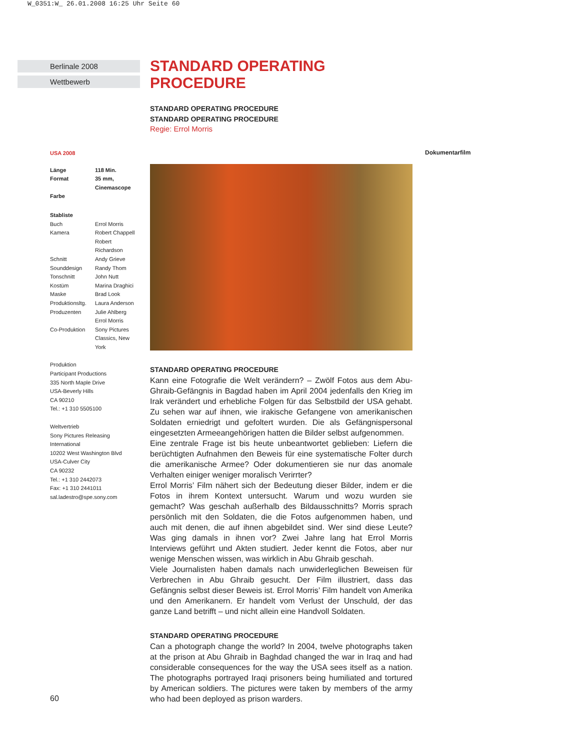W_0351:W_ 26.01.2008 16:25 Uhr Seite 60
Berlinale 2008
Wettbewerb
STANDARD OPERATING PROCEDURE
STANDARD OPERATING PROCEDURE
STANDARD OPERATING PROCEDURE
Regie: Errol Morris
STANDARD OPERATING PROCEDURE
Kann eine Fotografie die Welt verändern? – Zwölf Fotos aus dem Abu-Ghraib-Gefängnis in Bagdad haben im April 2004 jedenfalls den Krieg im Irak verändert und erhebliche Folgen für das Selbstbild der USA gehabt. Zu sehen war auf ihnen, wie irakische Gefangene von amerikanischen Soldaten erniedrigt und gefoltert wurden. Die als Gefängnispersonal eingesetzten Armeeangehörigen hatten die Bilder selbst aufgenommen.
Eine zentrale Frage ist bis heute unbeantwortet geblieben: Liefern die berüchtigten Aufnahmen den Beweis für eine systematische Folter durch die amerikanische Armee? Oder dokumentieren sie nur das anomale Verhalten einiger weniger moralisch Verirrter?
Errol Morris’ Film nähert sich der Bedeutung dieser Bilder, indem er die Fotos in ihrem Kontext untersucht. Warum und wozu wurden sie gemacht? Was geschah außerhalb des Bildausschnitts? Morris sprach persönlich mit den Soldaten, die die Fotos aufgenommen haben, und auch mit denen, die auf ihnen abgebildet sind. Wer sind diese Leute? Was ging damals in ihnen vor? Zwei Jahre lang hat Errol Morris Interviews geführt und Akten studiert. Jeder kennt die Fotos, aber nur wenige Menschen wissen, was wirklich in Abu Ghraib geschah.
Viele Journalisten haben damals nach unwiderleglichen Beweisen für Verbrechen in Abu Ghraib gesucht. Der Film illustriert, dass das Gefängnis selbst dieser Beweis ist. Errol Morris’ Film handelt von Amerika und den Amerikanern. Er handelt vom Verlust der Unschuld, der das ganze Land betrifft – und nicht allein eine Handvoll Soldaten.
STANDARD OPERATING PROCEDURE
Can a photograph change the world? In 2004, twelve photographs taken at the prison at Abu Ghraib in Baghdad changed the war in Iraq and had considerable consequences for the way the USA sees itself as a nation. The photographs portrayed Iraqi prisoners being humiliated and tortured by American soldiers. The pictures were taken by members of the army who had been deployed as prison warders.
USA 2008
| Länge | 118 Min. |
| Format | 35 mm, Cinemascope |
| Farbe | |
Stabliste
| Buch | Errol Morris |
| Kamera | Robert Chappell Robert Richardson |
| Schnitt | Andy Grieve |
| Sounddesign | Randy Thom |
| Tonschnitt | John Nutt |
| Kostüm | Marina Draghici |
| Maske | Brad Look |
| Produktionsltg. | Laura Anderson |
| Produzenten | Julie Ahlberg Errol Morris |
| Co-Produktion | Sony Pictures Classics, New York |
Produktion
Participant Productions
335 North Maple Drive
USA-Beverly Hills
CA 90210
Tel.: +1 310 5505100
Weltvertrieb
Sony Pictures Releasing International
10202 West Washington Blvd
USA-Culver City
CA 90232
Tel.: +1 310 2442073
Fax: +1 310 2441011
sal.ladestro@spe.sony.com
Dokumentarfilm
60